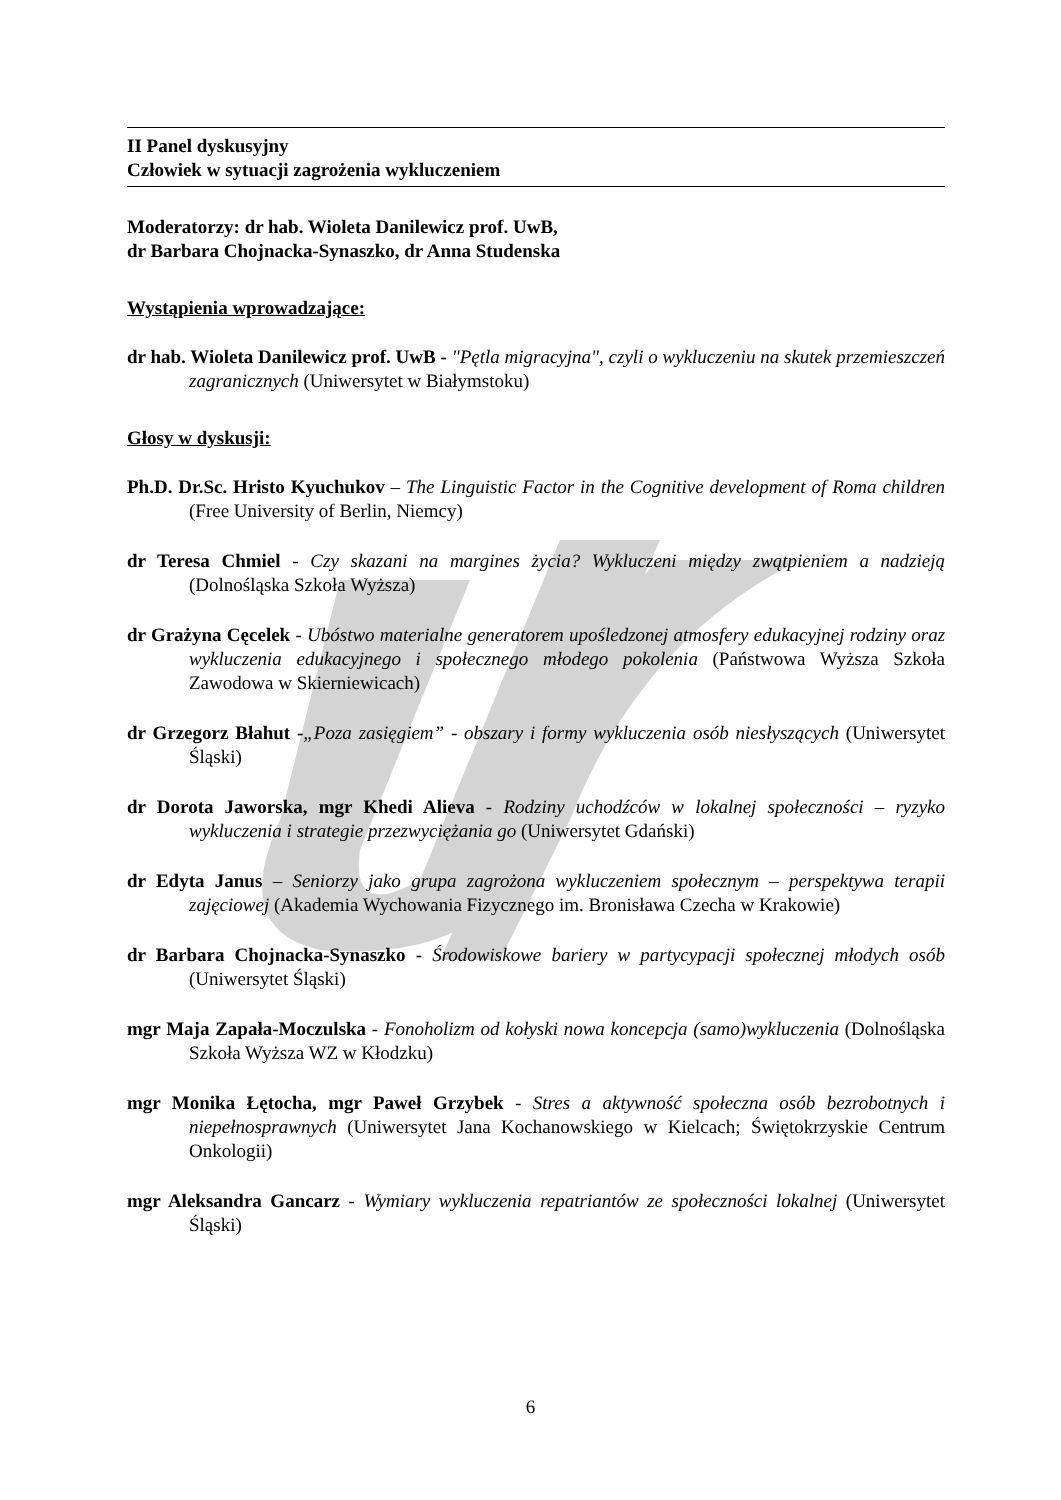II Panel dyskusyjny
Człowiek w sytuacji zagrożenia wykluczeniem
Moderatorzy: dr hab. Wioleta Danilewicz prof. UwB,
dr Barbara Chojnacka-Synaszko, dr Anna Studenska
Wystąpienia wprowadzające:
dr hab. Wioleta Danilewicz prof. UwB - "Pętla migracyjna", czyli o wykluczeniu na skutek przemieszczeń zagranicznych (Uniwersytet w Białymstoku)
Głosy w dyskusji:
Ph.D. Dr.Sc. Hristo Kyuchukov – The Linguistic Factor in the Cognitive development of Roma children (Free University of Berlin, Niemcy)
dr Teresa Chmiel - Czy skazani na margines życia? Wykluczeni między zwątpieniem a nadzieją (Dolnośląska Szkoła Wyższa)
dr Grażyna Cęcelek - Ubóstwo materialne generatorem upośledzonej atmosfery edukacyjnej rodziny oraz wykluczenia edukacyjnego i społecznego młodego pokolenia (Państwowa Wyższa Szkoła Zawodowa w Skierniewicach)
dr Grzegorz Błahut -„Poza zasięgiem” - obszary i formy wykluczenia osób niesłyszących (Uniwersytet Śląski)
dr Dorota Jaworska, mgr Khedi Alieva - Rodziny uchodźców w lokalnej społeczności – ryzyko wykluczenia i strategie przezwyciężania go (Uniwersytet Gdański)
dr Edyta Janus – Seniorzy jako grupa zagrożona wykluczeniem społecznym – perspektywa terapii zajęciowej (Akademia Wychowania Fizycznego im. Bronisława Czecha w Krakowie)
dr Barbara Chojnacka-Synaszko - Środowiskowe bariery w partycypacji społecznej młodych osób (Uniwersytet Śląski)
mgr Maja Zapała-Moczulska - Fonoholizm od kołyski nowa koncepcja (samo)wykluczenia (Dolnośląska Szkoła Wyższa WZ w Kłodzku)
mgr Monika Łętocha, mgr Paweł Grzybek - Stres a aktywność społeczna osób bezrobotnych i niepełnosprawnych (Uniwersytet Jana Kochanowskiego w Kielcach; Świętokrzyskie Centrum Onkologii)
mgr Aleksandra Gancarz - Wymiary wykluczenia repatriantów ze społeczności lokalnej (Uniwersytet Śląski)
6